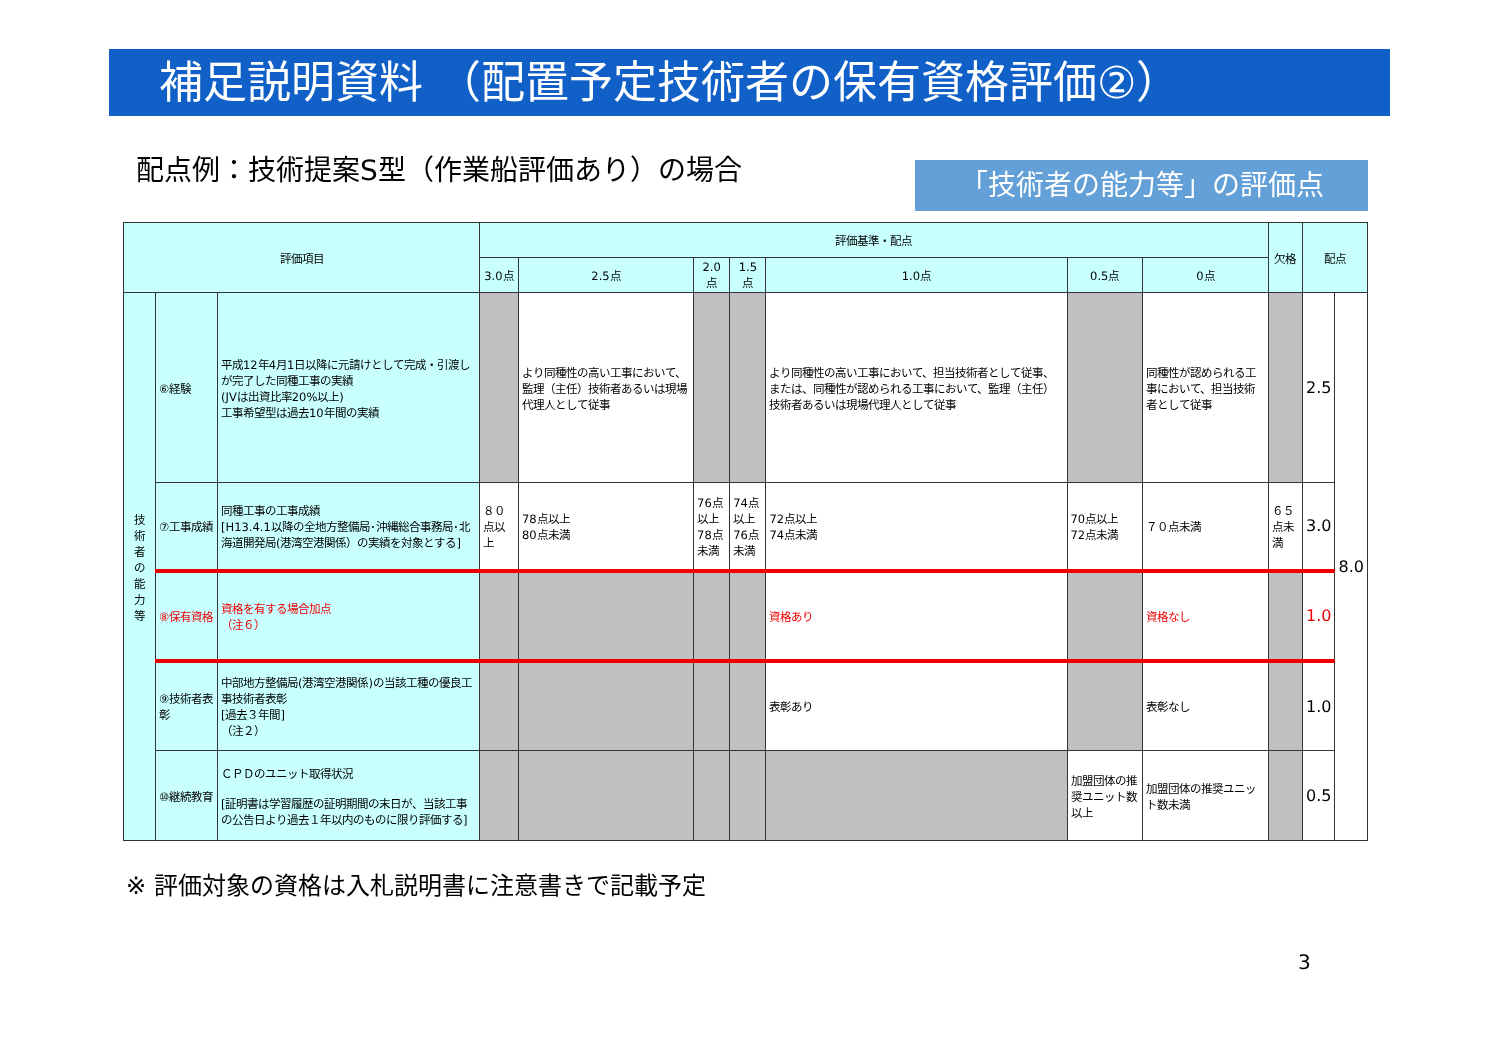補足説明資料 （配置予定技術者の保有資格評価②）
配点例：技術提案S型（作業船評価あり）の場合
「技術者の能力等」の評価点
| 評価項目 | | | 評価基準・配点 | | | | | | | 欠格 | 配点 | |
| --- | --- | --- | --- | --- | --- | --- | --- | --- | --- | --- | --- | --- |
| | | | 3.0点 | 2.5点 | 2.0点 | 1.5点 | 1.0点 | 0.5点 | 0点 | | | |
| 技 術 者 の 能 力 等 | ⑥経験 | 平成12年4月1日以降に元請けとして完成・引渡しが完了した同種工事の実績 (JVは出資比率20%以上) 工事希望型は過去10年間の実績 | | より同種性の高い工事において、監理（主任）技術者あるいは現場代理人として従事 | | | より同種性の高い工事において、担当技術者として従事、または、同種性が認められる工事において、監理（主任）技術者あるいは現場代理人として従事 | | 同種性が認められる工事において、担当技術者として従事 | | 2.5 | 8.0 |
| | ⑦工事成績 | 同種工事の工事成績 [H13.4.1以降の全地方整備局･沖縄総合事務局･北海道開発局(港湾空港関係）の実績を対象とする] | ８０点以上 | 78点以上 80点未満 | 76点以上 78点未満 | 74点以上 76点未満 | 72点以上 74点未満 | 70点以上 72点未満 | ７０点未満 | ６５点未満 | 3.0 | |
| | ⑧保有資格 | 資格を有する場合加点 （注６） | | | | | 資格あり | | 資格なし | | 1.0 | |
| | ⑨技術者表彰 | 中部地方整備局(港湾空港関係)の当該工種の優良工事技術者表彰 [過去３年間] （注２） | | | | | 表彰あり | | 表彰なし | | 1.0 | |
| | ⑩継続教育 | ＣＰＤのユニット取得状況 [証明書は学習履歴の証明期間の末日が、当該工事の公告日より過去１年以内のものに限り評価する] | | | | | | 加盟団体の推奨ユニット数以上 | 加盟団体の推奨ユニット数未満 | | 0.5 | |
※ 評価対象の資格は入札説明書に注意書きで記載予定
3